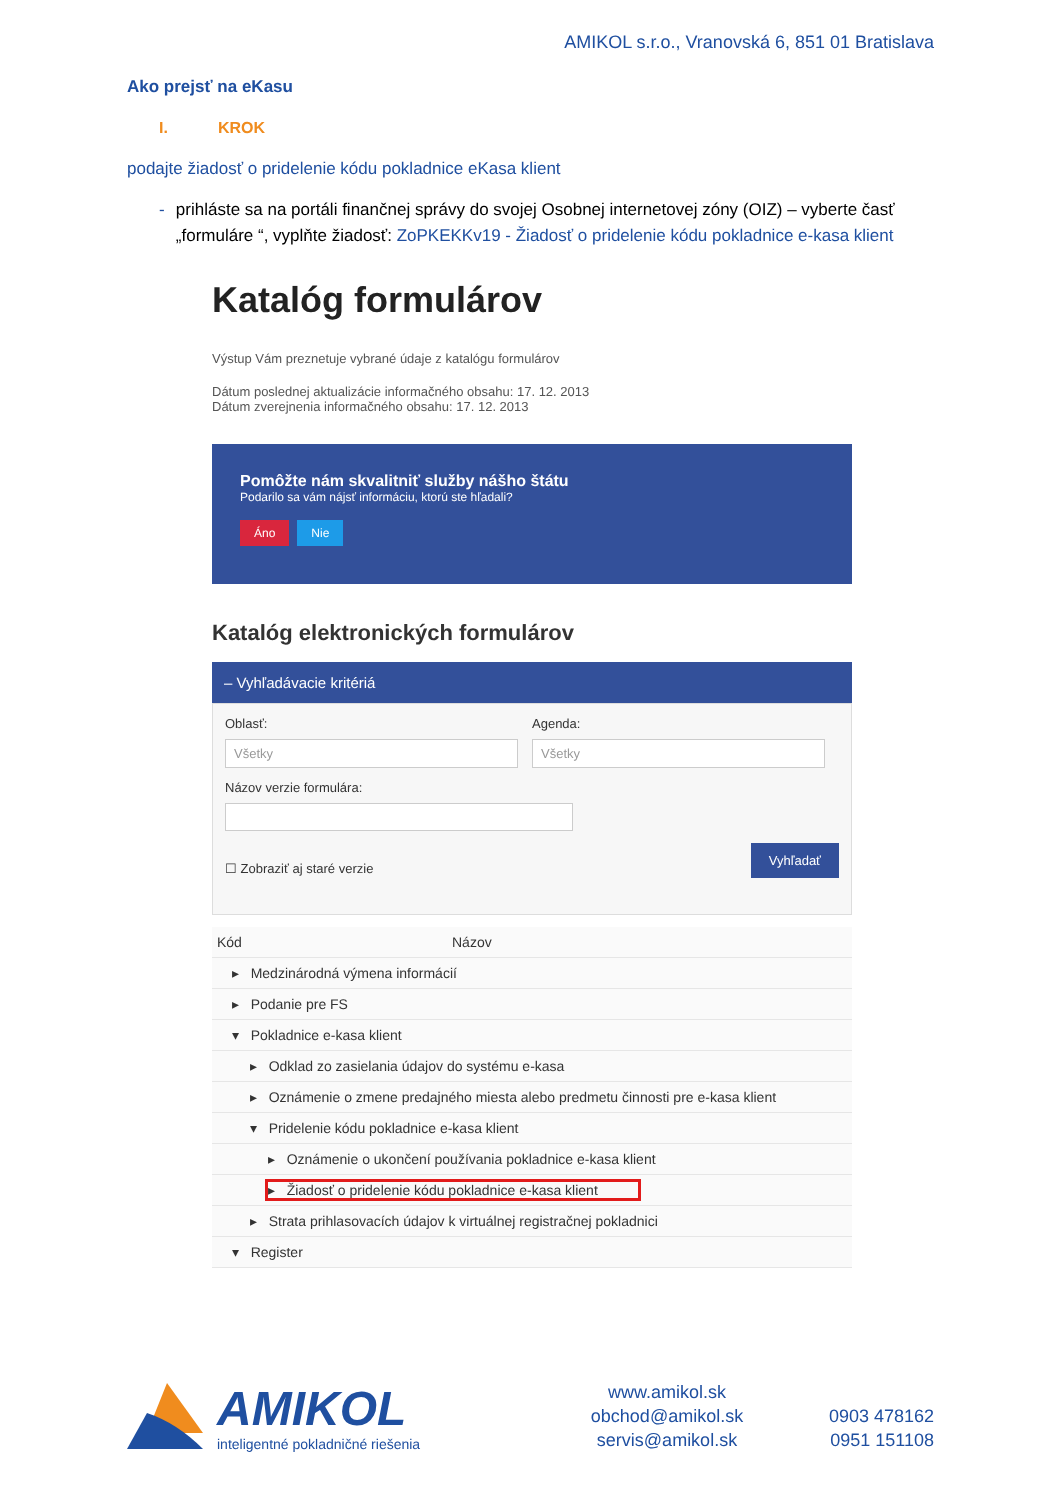AMIKOL s.r.o., Vranovská 6, 851 01 Bratislava
Ako prejsť na eKasu
I. KROK
podajte žiadosť o pridelenie kódu pokladnice eKasa klient
- prihláste sa na portáli finančnej správy do svojej Osobnej internetovej zóny (OIZ) – vyberte časť „formuláre “, vyplňte žiadosť: ZoPKEKKv19 - Žiadosť o pridelenie kódu pokladnice e-kasa klient
Katalóg formulárov
Výstup Vám preznetuje vybrané údaje z katalógu formulárov
Dátum poslednej aktualizácie informačného obsahu: 17. 12. 2013
Dátum zverejnenia informačného obsahu: 17. 12. 2013
Pomôžte nám skvalitniť služby nášho štátu
Podarilo sa vám nájsť informáciu, ktorú ste hľadali?
Áno Nie
Katalóg elektronických formulárov
– Vyhľadávacie kritériá
Oblasť:
Všetky
Agenda:
Všetky
Názov verzie formulára:
Vyhľadať
☐ Zobraziť aj staré verzie
Kód Názov
▸ Medzinárodná výmena informácií
▸ Podanie pre FS
▾ Pokladnice e-kasa klient
▸ Odklad zo zasielania údajov do systému e-kasa
▸ Oznámenie o zmene predajného miesta alebo predmetu činnosti pre e-kasa klient
▾ Pridelenie kódu pokladnice e-kasa klient
▸ Oznámenie o ukončení používania pokladnice e-kasa klient
▸ Žiadosť o pridelenie kódu pokladnice e-kasa klient
▸ Strata prihlasovacích údajov k virtuálnej registračnej pokladnici
▾ Register
AMIKOL
inteligentné pokladničné riešenia
www.amikol.sk
obchod@amikol.sk
servis@amikol.sk
0903 478162
0951 151108